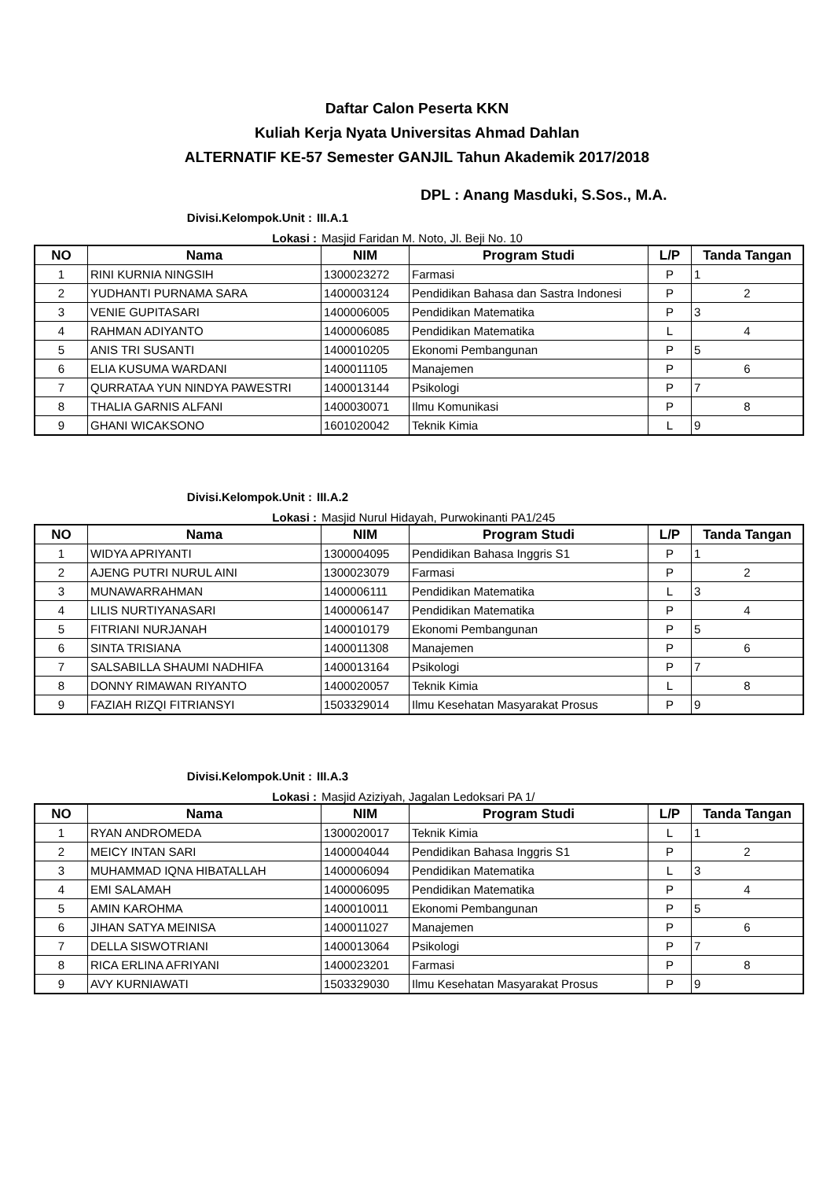Daftar Calon Peserta KKN
Kuliah Kerja Nyata Universitas Ahmad Dahlan
ALTERNATIF KE-57 Semester GANJIL Tahun Akademik 2017/2018
DPL : Anang Masduki, S.Sos., M.A.
Divisi.Kelompok.Unit : III.A.1
Lokasi : Masjid Faridan M. Noto, Jl. Beji No. 10
| NO | Nama | NIM | Program Studi | L/P | Tanda Tangan |
| --- | --- | --- | --- | --- | --- |
| 1 | RINI KURNIA NINGSIH | 1300023272 | Farmasi | P | 1 |
| 2 | YUDHANTI PURNAMA SARA | 1400003124 | Pendidikan Bahasa dan Sastra Indonesi | P | 2 |
| 3 | VENIE GUPITASARI | 1400006005 | Pendidikan Matematika | P | 3 |
| 4 | RAHMAN ADIYANTO | 1400006085 | Pendidikan Matematika | L | 4 |
| 5 | ANIS TRI SUSANTI | 1400010205 | Ekonomi Pembangunan | P | 5 |
| 6 | ELIA KUSUMA WARDANI | 1400011105 | Manajemen | P | 6 |
| 7 | QURRATAA YUN NINDYA PAWESTRI | 1400013144 | Psikologi | P | 7 |
| 8 | THALIA GARNIS ALFANI | 1400030071 | Ilmu Komunikasi | P | 8 |
| 9 | GHANI WICAKSONO | 1601020042 | Teknik Kimia | L | 9 |
Divisi.Kelompok.Unit : III.A.2
Lokasi : Masjid Nurul Hidayah, Purwokinanti PA1/245
| NO | Nama | NIM | Program Studi | L/P | Tanda Tangan |
| --- | --- | --- | --- | --- | --- |
| 1 | WIDYA APRIYANTI | 1300004095 | Pendidikan Bahasa Inggris S1 | P | 1 |
| 2 | AJENG PUTRI NURUL AINI | 1300023079 | Farmasi | P | 2 |
| 3 | MUNAWARRAHMAN | 1400006111 | Pendidikan Matematika | L | 3 |
| 4 | LILIS NURTIYANASARI | 1400006147 | Pendidikan Matematika | P | 4 |
| 5 | FITRIANI NURJANAH | 1400010179 | Ekonomi Pembangunan | P | 5 |
| 6 | SINTA TRISIANA | 1400011308 | Manajemen | P | 6 |
| 7 | SALSABILLA SHAUMI NADHIFA | 1400013164 | Psikologi | P | 7 |
| 8 | DONNY RIMAWAN RIYANTO | 1400020057 | Teknik Kimia | L | 8 |
| 9 | FAZIAH RIZQI FITRIANSYI | 1503329014 | Ilmu Kesehatan Masyarakat Prosus | P | 9 |
Divisi.Kelompok.Unit : III.A.3
Lokasi : Masjid Aziziyah, Jagalan Ledoksari PA 1/
| NO | Nama | NIM | Program Studi | L/P | Tanda Tangan |
| --- | --- | --- | --- | --- | --- |
| 1 | RYAN ANDROMEDA | 1300020017 | Teknik Kimia | L | 1 |
| 2 | MEICY INTAN SARI | 1400004044 | Pendidikan Bahasa Inggris S1 | P | 2 |
| 3 | MUHAMMAD IQNA HIBATALLAH | 1400006094 | Pendidikan Matematika | L | 3 |
| 4 | EMI SALAMAH | 1400006095 | Pendidikan Matematika | P | 4 |
| 5 | AMIN KAROHMA | 1400010011 | Ekonomi Pembangunan | P | 5 |
| 6 | JIHAN SATYA MEINISA | 1400011027 | Manajemen | P | 6 |
| 7 | DELLA SISWOTRIANI | 1400013064 | Psikologi | P | 7 |
| 8 | RICA ERLINA AFRIYANI | 1400023201 | Farmasi | P | 8 |
| 9 | AVY KURNIAWATI | 1503329030 | Ilmu Kesehatan Masyarakat Prosus | P | 9 |